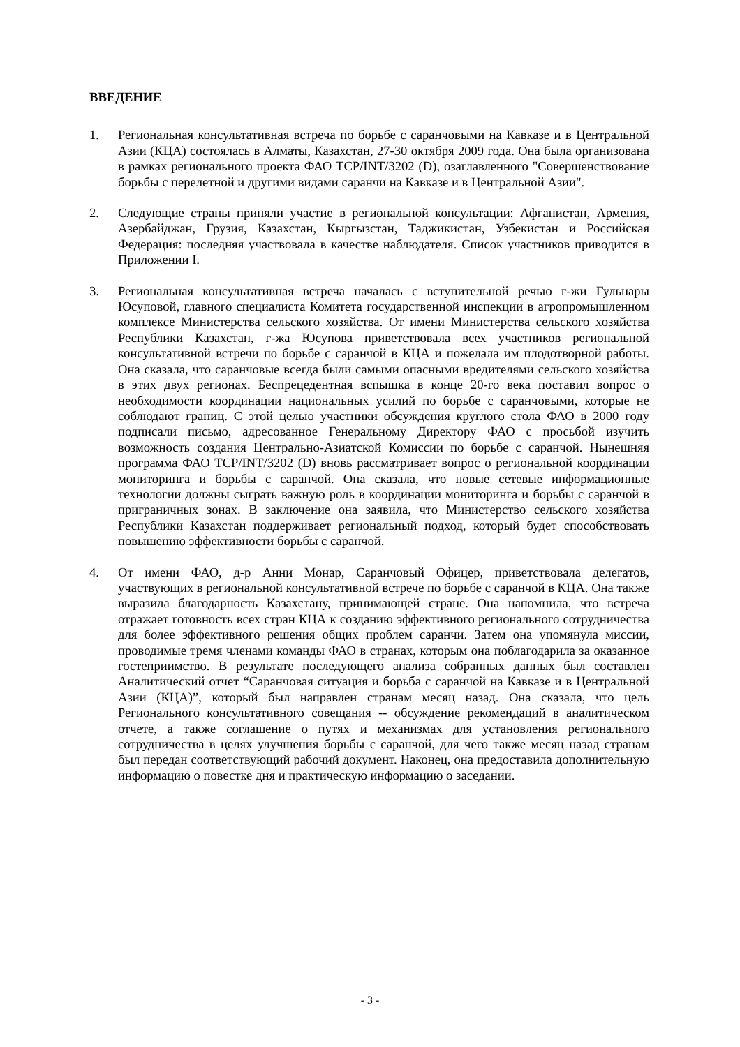ВВЕДЕНИЕ
1. Региональная консультативная встреча по борьбе с саранчовыми на Кавказе и в Центральной Азии (КЦА) состоялась в Алматы, Казахстан, 27-30 октября 2009 года. Она была организована в рамках регионального проекта ФАО TCP/INT/3202 (D), озаглавленного "Совершенствование борьбы с перелетной и другими видами саранчи на Кавказе и в Центральной Азии".
2. Следующие страны приняли участие в региональной консультации: Афганистан, Армения, Азербайджан, Грузия, Казахстан, Кыргызстан, Таджикистан, Узбекистан и Российская Федерация: последняя участвовала в качестве наблюдателя. Список участников приводится в Приложении I.
3. Региональная консультативная встреча началась с вступительной речью г-жи Гульнары Юсуповой, главного специалиста Комитета государственной инспекции в агропромышленном комплексе Министерства сельского хозяйства. От имени Министерства сельского хозяйства Республики Казахстан, г-жа Юсупова приветствовала всех участников региональной консультативной встречи по борьбе с саранчой в КЦА и пожелала им плодотворной работы. Она сказала, что саранчовые всегда были самыми опасными вредителями сельского хозяйства в этих двух регионах. Беспрецедентная вспышка в конце 20-го века поставил вопрос о необходимости координации национальных усилий по борьбе с саранчовыми, которые не соблюдают границ. С этой целью участники обсуждения круглого стола ФАО в 2000 году подписали письмо, адресованное Генеральному Директору ФАО с просьбой изучить возможность создания Центрально-Азиатской Комиссии по борьбе с саранчой. Нынешняя программа ФАО TCP/INT/3202 (D) вновь рассматривает вопрос о региональной координации мониторинга и борьбы с саранчой. Она сказала, что новые сетевые информационные технологии должны сыграть важную роль в координации мониторинга и борьбы с саранчой в приграничных зонах. В заключение она заявила, что Министерство сельского хозяйства Республики Казахстан поддерживает региональный подход, который будет способствовать повышению эффективности борьбы с саранчой.
4. От имени ФАО, д-р Анни Монар, Саранчовый Офицер, приветствовала делегатов, участвующих в региональной консультативной встрече по борьбе с саранчой в КЦА. Она также выразила благодарность Казахстану, принимающей стране. Она напомнила, что встреча отражает готовность всех стран КЦА к созданию эффективного регионального сотрудничества для более эффективного решения общих проблем саранчи. Затем она упомянула миссии, проводимые тремя членами команды ФАО в странах, которым она поблагодарила за оказанное гостеприимство. В результате последующего анализа собранных данных был составлен Аналитический отчет “Саранчовая ситуация и борьба с саранчой на Кавказе и в Центральной Азии (КЦА)”, который был направлен странам месяц назад. Она сказала, что цель Регионального консультативного совещания -- обсуждение рекомендаций в аналитическом отчете, а также соглашение о путях и механизмах для установления регионального сотрудничества в целях улучшения борьбы с саранчой, для чего также месяц назад странам был передан соответствующий рабочий документ. Наконец, она предоставила дополнительную информацию о повестке дня и практическую информацию о заседании.
- 3 -